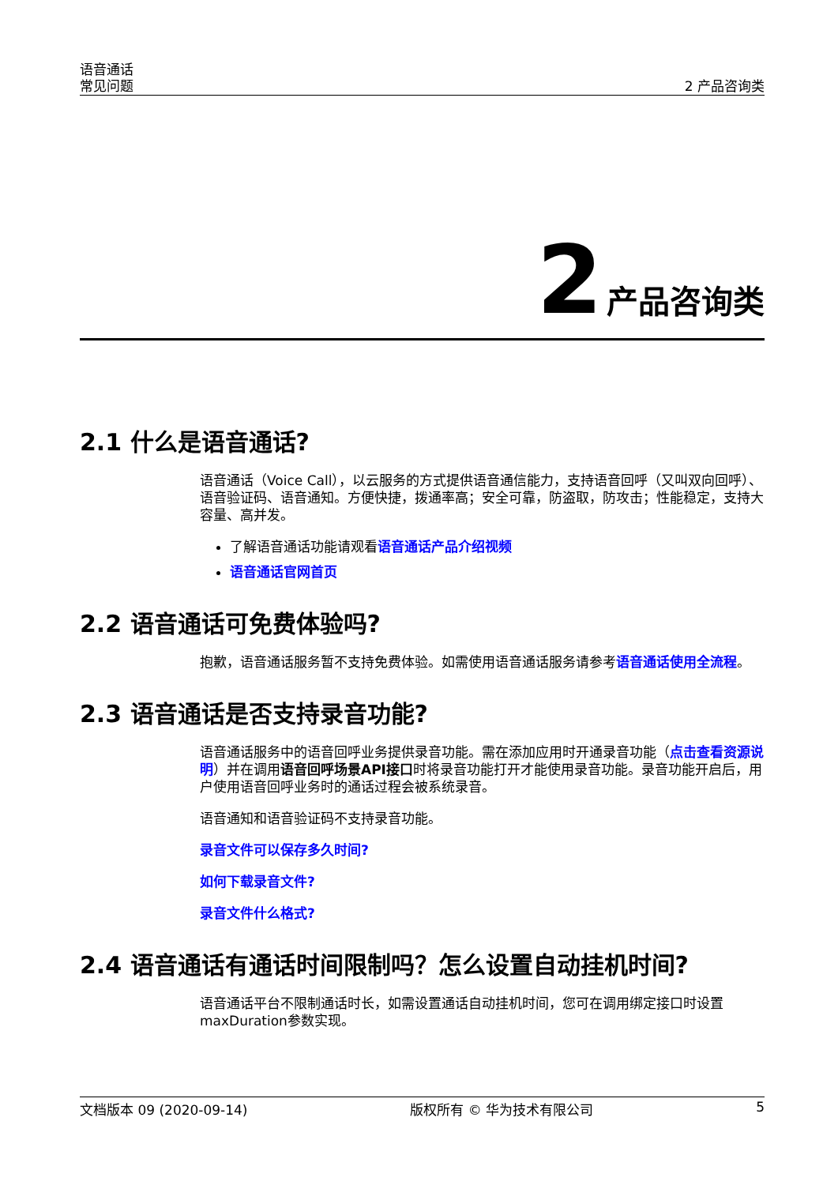语音通话
常见问题
2 产品咨询类
2 产品咨询类
2.1 什么是语音通话?
语音通话（Voice Call），以云服务的方式提供语音通信能力，支持语音回呼（又叫双向回呼）、语音验证码、语音通知。方便快捷，拨通率高；安全可靠，防盗取，防攻击；性能稳定，支持大容量、高并发。
了解语音通话功能请观看语音通话产品介绍视频
语音通话官网首页
2.2 语音通话可免费体验吗?
抱歉，语音通话服务暂不支持免费体验。如需使用语音通话服务请参考语音通话使用全流程。
2.3 语音通话是否支持录音功能?
语音通话服务中的语音回呼业务提供录音功能。需在添加应用时开通录音功能（点击查看资源说明）并在调用语音回呼场景API接口时将录音功能打开才能使用录音功能。录音功能开启后，用户使用语音回呼业务时的通话过程会被系统录音。
语音通知和语音验证码不支持录音功能。
录音文件可以保存多久时间?
如何下载录音文件?
录音文件什么格式?
2.4 语音通话有通话时间限制吗？怎么设置自动挂机时间?
语音通话平台不限制通话时长，如需设置通话自动挂机时间，您可在调用绑定接口时设置maxDuration参数实现。
文档版本 09 (2020-09-14) 版权所有 © 华为技术有限公司 5